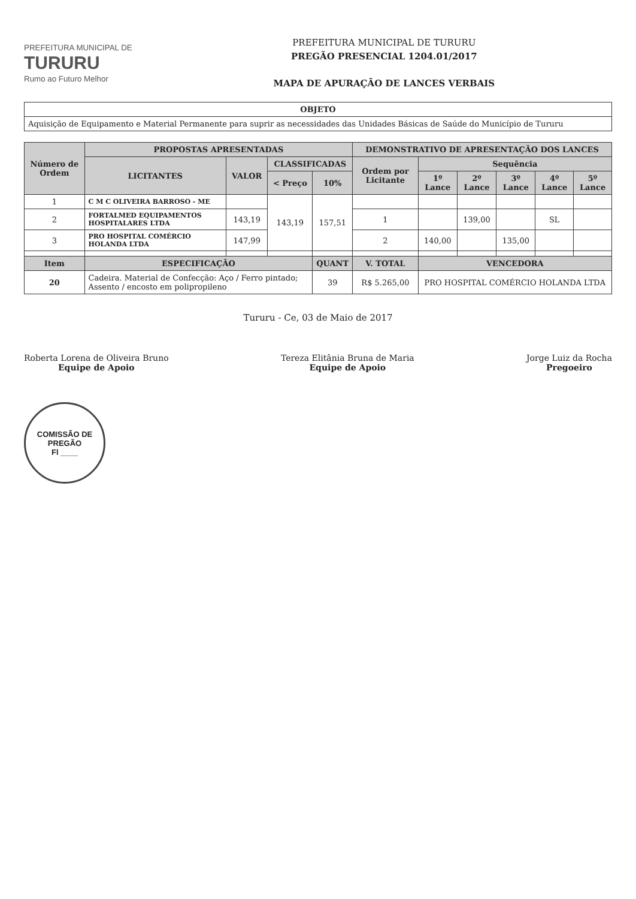PREFEITURA MUNICIPAL DE
TURURU
Rumo ao Futuro Melhor
PREFEITURA MUNICIPAL DE TURURU
PREGÃO PRESENCIAL 1204.01/2017
MAPA DE APURAÇÃO DE LANCES VERBAIS
| OBJETO |
| --- |
| Aquisição de Equipamento e Material Permanente para suprir as necessidades das Unidades Básicas de Saúde do Município de Tururu |
| Número de Ordem | PROPOSTAS APRESENTADAS | | | | DEMONSTRATIVO DE APRESENTAÇÃO DOS LANCES | | | | | |
| --- | --- | --- | --- | --- | --- | --- | --- | --- | --- | --- |
| | LICITANTES | VALOR | CLASSIFICADAS | | Ordem por Licitante | Sequência | | | | |
| | | | < Preço | 10% | | 1º Lance | 2º Lance | 3º Lance | 4º Lance | 5º Lance |
| 1 | C M C OLIVEIRA BARROSO - ME | | 143,19 | 157,51 | | | | | | |
| 2 | FORTALMED EQUIPAMENTOS HOSPITALARES LTDA | 143,19 | | | 1 | | 139,00 | | SL | |
| 3 | PRO HOSPITAL COMÉRCIO HOLANDA LTDA | 147,99 | | | 2 | 140,00 | | 135,00 | | |
| Item | ESPECIFICAÇÃO | | | QUANT | V. TOTAL | VENCEDORA | | | | |
| 20 | Cadeira. Material de Confecção: Aço / Ferro pintado; Assento / encosto em polipropileno | | | 39 | R$ 5.265,00 | PRO HOSPITAL COMÉRCIO HOLANDA LTDA | | | | |
Tururu - Ce, 03 de Maio de 2017
Roberta Lorena de Oliveira Bruno
Equipe de Apoio
Tereza Elitânia Bruna de Maria
Equipe de Apoio
Jorge Luiz da Rocha
Pregoeiro
COMISSÃO DE PREGÃO
Fl ____